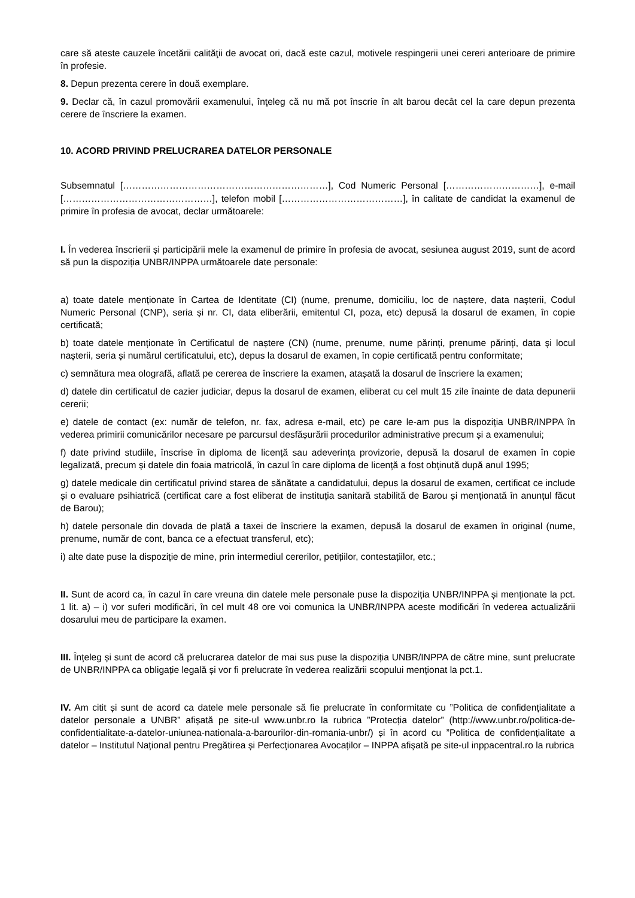care să ateste cauzele încetării calităţii de avocat ori, dacă este cazul, motivele respingerii unei cereri anterioare de primire în profesie.
8. Depun prezenta cerere în două exemplare.
9. Declar că, în cazul promovării examenului, înţeleg că nu mă pot înscrie în alt barou decât cel la care depun prezenta cerere de înscriere la examen.
10. ACORD PRIVIND PRELUCRAREA DATELOR PERSONALE
Subsemnatul […………………………………………………………], Cod Numeric Personal […………………………], e-mail […………………………………………], telefon mobil […………………………………], în calitate de candidat la examenul de primire în profesia de avocat, declar următoarele:
I. În vederea înscrierii și participării mele la examenul de primire în profesia de avocat, sesiunea august 2019, sunt de acord să pun la dispoziția UNBR/INPPA următoarele date personale:
a) toate datele menționate în Cartea de Identitate (CI) (nume, prenume, domiciliu, loc de naștere, data nașterii, Codul Numeric Personal (CNP), seria și nr. CI, data eliberării, emitentul CI, poza, etc) depusă la dosarul de examen, în copie certificată;
b) toate datele menționate în Certificatul de naștere (CN) (nume, prenume, nume părinți, prenume părinți, data și locul nașterii, seria și numărul certificatului, etc), depus la dosarul de examen, în copie certificată pentru conformitate;
c) semnătura mea olografă, aflată pe cererea de înscriere la examen, atașată la dosarul de înscriere la examen;
d) datele din certificatul de cazier judiciar, depus la dosarul de examen, eliberat cu cel mult 15 zile înainte de data depunerii cererii;
e) datele de contact (ex: număr de telefon, nr. fax, adresa e-mail, etc) pe care le-am pus la dispoziția UNBR/INPPA în vederea primirii comunicărilor necesare pe parcursul desfășurării procedurilor administrative precum și a examenului;
f) date privind studiile, înscrise în diploma de licență sau adeverința provizorie, depusă la dosarul de examen în copie legalizată, precum și datele din foaia matricolă, în cazul în care diploma de licență a fost obținută după anul 1995;
g) datele medicale din certificatul privind starea de sănătate a candidatului, depus la dosarul de examen, certificat ce include și o evaluare psihiatrică (certificat care a fost eliberat de instituția sanitară stabilită de Barou și menționată în anunțul făcut de Barou);
h) datele personale din dovada de plată a taxei de înscriere la examen, depusă la dosarul de examen în original (nume, prenume, număr de cont, banca ce a efectuat transferul, etc);
i) alte date puse la dispoziție de mine, prin intermediul cererilor, petițiilor, contestațiilor, etc.;
II. Sunt de acord ca, în cazul în care vreuna din datele mele personale puse la dispoziția UNBR/INPPA și menționate la pct. 1 lit. a) – i) vor suferi modificări, în cel mult 48 ore voi comunica la UNBR/INPPA aceste modificări în vederea actualizării dosarului meu de participare la examen.
III. Înțeleg și sunt de acord că prelucrarea datelor de mai sus puse la dispoziția UNBR/INPPA de către mine, sunt prelucrate de UNBR/INPPA ca obligație legală și vor fi prelucrate în vederea realizării scopului menționat la pct.1.
IV. Am citit și sunt de acord ca datele mele personale să fie prelucrate în conformitate cu ”Politica de confidențialitate a datelor personale a UNBR” afișată pe site-ul www.unbr.ro la rubrica ”Protecția datelor” (http://www.unbr.ro/politica-de-confidentialitate-a-datelor-uniunea-nationala-a-barourilor-din-romania-unbr/) și în acord cu ”Politica de confidențialitate a datelor – Institutul Național pentru Pregătirea și Perfecționarea Avocaților – INPPA afișată pe site-ul inppacentral.ro la rubrica